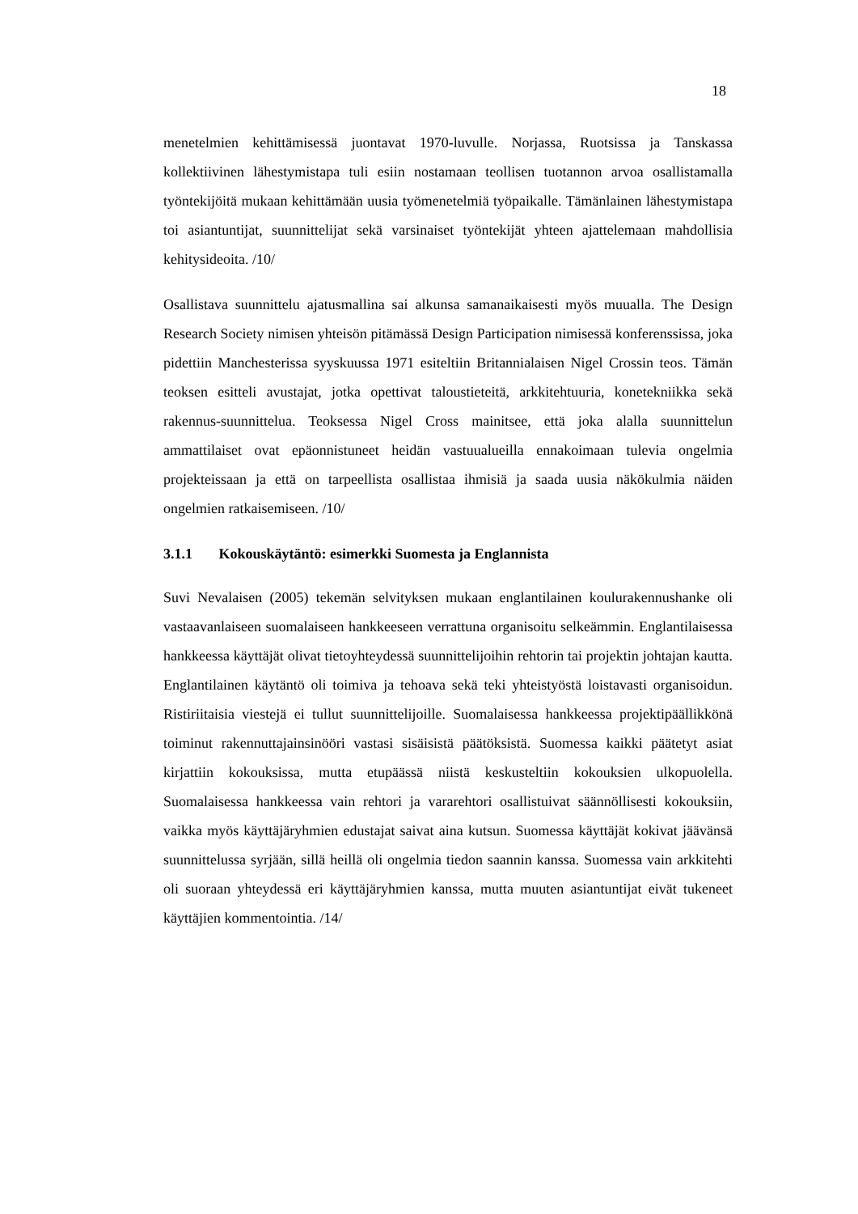18
menetelmien kehittämisessä juontavat 1970-luvulle. Norjassa, Ruotsissa ja Tanskassa kollektiivinen lähestymistapa tuli esiin nostamaan teollisen tuotannon arvoa osallistamalla työntekijöitä mukaan kehittämään uusia työmenetelmiä työpaikalle. Tämänlainen lähestymistapa toi asiantuntijat, suunnittelijat sekä varsinaiset työntekijät yhteen ajattelemaan mahdollisia kehitysideoita. /10/
Osallistava suunnittelu ajatusmallina sai alkunsa samanaikaisesti myös muualla. The Design Research Society nimisen yhteisön pitämässä Design Participation nimisessä konferenssissa, joka pidettiin Manchesterissa syyskuussa 1971 esiteltiin Britannialaisen Nigel Crossin teos. Tämän teoksen esitteli avustajat, jotka opettivat taloustieteitä, arkkitehtuuria, konetekniikka sekä rakennus-suunnittelua. Teoksessa Nigel Cross mainitsee, että joka alalla suunnittelun ammattilaiset ovat epäonnistuneet heidän vastuualueilla ennakoimaan tulevia ongelmia projekteissaan ja että on tarpeellista osallistaa ihmisiä ja saada uusia näkökulmia näiden ongelmien ratkaisemiseen. /10/
3.1.1 Kokouskäytäntö: esimerkki Suomesta ja Englannista
Suvi Nevalaisen (2005) tekemän selvityksen mukaan englantilainen koulurakennushanke oli vastaavanlaiseen suomalaiseen hankkeeseen verrattuna organisoitu selkeämmin. Englantilaisessa hankkeessa käyttäjät olivat tietoyhteydessä suunnittelijoihin rehtorin tai projektin johtajan kautta. Englantilainen käytäntö oli toimiva ja tehoava sekä teki yhteistyöstä loistavasti organisoidun. Ristiriitaisia viestejä ei tullut suunnittelijoille. Suomalaisessa hankkeessa projektipäällikkönä toiminut rakennuttajainsinööri vastasi sisäisistä päätöksistä. Suomessa kaikki päätetyt asiat kirjattiin kokouksissa, mutta etupäässä niistä keskusteltiin kokouksien ulkopuolella. Suomalaisessa hankkeessa vain rehtori ja vararehtori osallistuivat säännöllisesti kokouksiin, vaikka myös käyttäjäryhmien edustajat saivat aina kutsun. Suomessa käyttäjät kokivat jäävänsä suunnittelussa syrjään, sillä heillä oli ongelmia tiedon saannin kanssa. Suomessa vain arkkitehti oli suoraan yhteydessä eri käyttäjäryhmien kanssa, mutta muuten asiantuntijat eivät tukeneet käyttäjien kommentointia. /14/